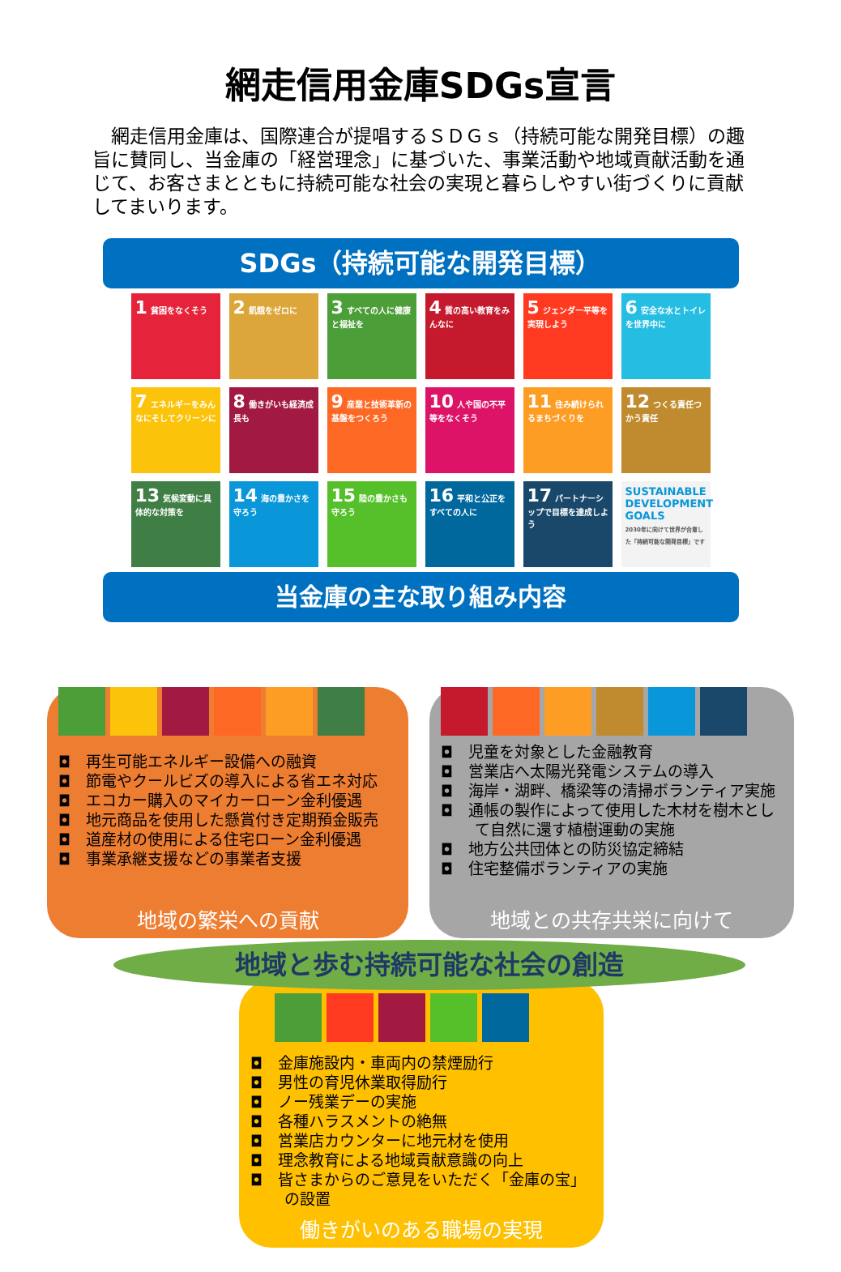網走信用金庫SDGs宣言
網走信用金庫は、国際連合が提唱するＳＤＧｓ（持続可能な開発目標）の趣旨に賛同し、当金庫の「経営理念」に基づいた、事業活動や地域貢献活動を通じて、お客さまとともに持続可能な社会の実現と暮らしやすい街づくりに貢献してまいります。
SDGs（持続可能な開発目標）
1 貧困をなくそう
2 飢餓をゼロに
3 すべての人に健康と福祉を
4 質の高い教育をみんなに
5 ジェンダー平等を実現しよう
6 安全な水とトイレを世界中に
7 エネルギーをみんなにそしてクリーンに
8 働きがいも経済成長も
9 産業と技術革新の基盤をつくろう
10 人や国の不平等をなくそう
11 住み続けられるまちづくりを
12 つくる責任つかう責任
13 気候変動に具体的な対策を
14 海の豊かさを守ろう
15 陸の豊かさも守ろう
16 平和と公正をすべての人に
17 パートナーシップで目標を達成しよう
SUSTAINABLE DEVELOPMENT GOALS
2030年に向けて世界が合意した「持続可能な開発目標」です
当金庫の主な取り組み内容
◘　再生可能エネルギー設備への融資
◘　節電やクールビズの導入による省エネ対応
◘　エコカー購入のマイカーローン金利優遇
◘　地元商品を使用した懸賞付き定期預金販売
◘　道産材の使用による住宅ローン金利優遇
◘　事業承継支援などの事業者支援
地域の繁栄への貢献
◘　児童を対象とした金融教育
◘　営業店へ太陽光発電システムの導入
◘　海岸・湖畔、橋梁等の清掃ボランティア実施
◘　通帳の製作によって使用した木材を樹木として自然に還す植樹運動の実施
◘　地方公共団体との防災協定締結
◘　住宅整備ボランティアの実施
地域との共存共栄に向けて
地域と歩む持続可能な社会の創造
◘　金庫施設内・車両内の禁煙励行
◘　男性の育児休業取得励行
◘　ノー残業デーの実施
◘　各種ハラスメントの絶無
◘　営業店カウンターに地元材を使用
◘　理念教育による地域貢献意識の向上
◘　皆さまからのご意見をいただく「金庫の宝」の設置
働きがいのある職場の実現